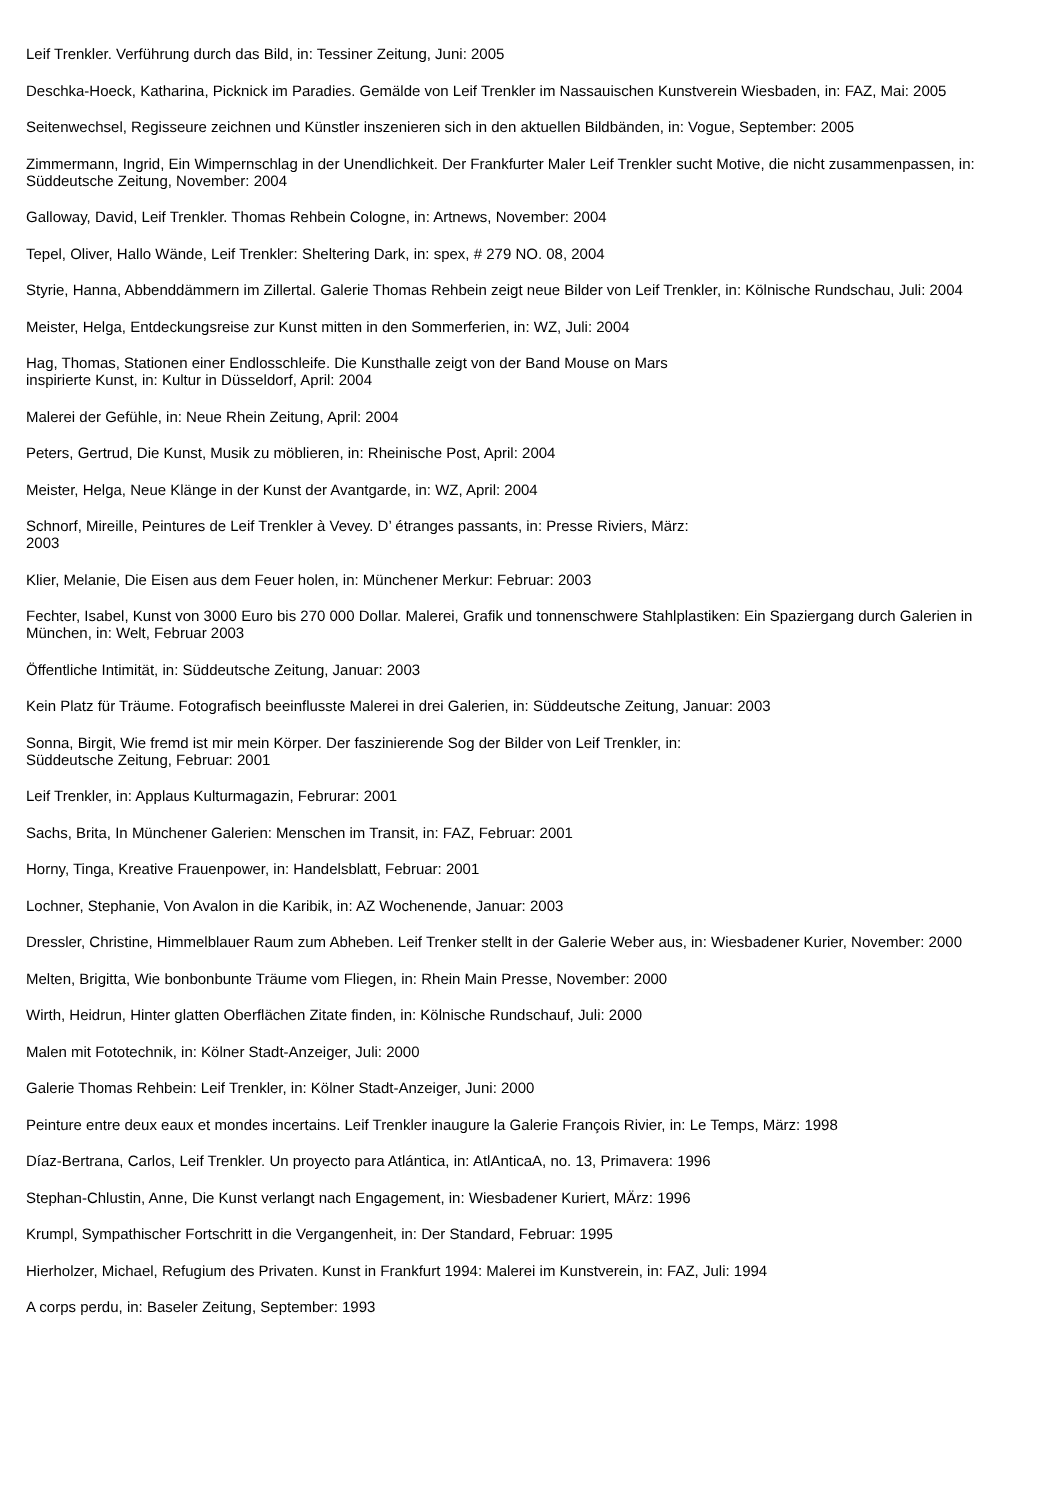Leif Trenkler. Verführung durch das Bild, in: Tessiner Zeitung, Juni: 2005
Deschka-Hoeck, Katharina, Picknick im Paradies. Gemälde von Leif Trenkler im Nassauischen Kunstverein Wiesbaden, in: FAZ, Mai: 2005
Seitenwechsel, Regisseure zeichnen und Künstler inszenieren sich in den aktuellen Bildbänden, in: Vogue, September: 2005
Zimmermann, Ingrid, Ein Wimpernschlag in der Unendlichkeit. Der Frankfurter Maler Leif Trenkler sucht Motive, die nicht zusammenpassen, in: Süddeutsche Zeitung, November: 2004
Galloway, David, Leif Trenkler. Thomas Rehbein Cologne, in: Artnews, November: 2004
Tepel, Oliver, Hallo Wände, Leif Trenkler: Sheltering Dark, in: spex, # 279 NO. 08, 2004
Styrie, Hanna, Abbenddämmern im Zillertal. Galerie Thomas Rehbein zeigt neue Bilder von Leif Trenkler, in: Kölnische Rundschau, Juli: 2004
Meister, Helga, Entdeckungsreise zur Kunst mitten in den Sommerferien, in: WZ, Juli: 2004
Hag, Thomas, Stationen einer Endlosschleife. Die Kunsthalle zeigt von der Band Mouse on Mars
inspirierte Kunst, in: Kultur in Düsseldorf, April: 2004
Malerei der Gefühle, in: Neue Rhein Zeitung, April: 2004
Peters, Gertrud, Die Kunst, Musik zu möblieren, in: Rheinische Post, April: 2004
Meister, Helga, Neue Klänge in der Kunst der Avantgarde, in: WZ, April: 2004
Schnorf, Mireille, Peintures de Leif Trenkler à Vevey. D’ étranges passants, in: Presse Riviers, März:
2003
Klier, Melanie, Die Eisen aus dem Feuer holen, in: Münchener Merkur: Februar: 2003
Fechter, Isabel, Kunst von 3000 Euro bis 270 000 Dollar. Malerei, Grafik und tonnenschwere Stahlplastiken: Ein Spaziergang durch Galerien in München, in: Welt, Februar 2003
Öffentliche Intimität, in: Süddeutsche Zeitung, Januar: 2003
Kein Platz für Träume. Fotografisch beeinflusste Malerei in drei Galerien, in: Süddeutsche Zeitung, Januar: 2003
Sonna, Birgit, Wie fremd ist mir mein Körper. Der faszinierende Sog der Bilder von Leif Trenkler, in:
Süddeutsche Zeitung, Februar: 2001
Leif Trenkler, in: Applaus Kulturmagazin, Februrar: 2001
Sachs, Brita, In Münchener Galerien: Menschen im Transit, in: FAZ, Februar: 2001
Horny, Tinga, Kreative Frauenpower, in: Handelsblatt, Februar: 2001
Lochner, Stephanie, Von Avalon in die Karibik, in: AZ Wochenende, Januar: 2003
Dressler, Christine, Himmelblauer Raum zum Abheben. Leif Trenker stellt in der Galerie Weber aus, in: Wiesbadener Kurier, November: 2000
Melten, Brigitta, Wie bonbonbunte Träume vom Fliegen, in: Rhein Main Presse, November: 2000
Wirth, Heidrun, Hinter glatten Oberflächen Zitate finden, in: Kölnische Rundschauf, Juli: 2000
Malen mit Fototechnik, in: Kölner Stadt-Anzeiger, Juli: 2000
Galerie Thomas Rehbein: Leif Trenkler, in: Kölner Stadt-Anzeiger, Juni: 2000
Peinture entre deux eaux et mondes incertains. Leif Trenkler inaugure la Galerie François Rivier, in: Le Temps, März: 1998
Díaz-Bertrana, Carlos, Leif Trenkler. Un proyecto para Atlántica, in: AtlAnticaA, no. 13, Primavera: 1996
Stephan-Chlustin, Anne, Die Kunst verlangt nach Engagement, in: Wiesbadener Kuriert, MÄrz: 1996
Krumpl, Sympathischer Fortschritt in die Vergangenheit, in: Der Standard, Februar: 1995
Hierholzer, Michael, Refugium des Privaten. Kunst in Frankfurt 1994: Malerei im Kunstverein, in: FAZ, Juli: 1994
A corps perdu, in: Baseler Zeitung, September: 1993